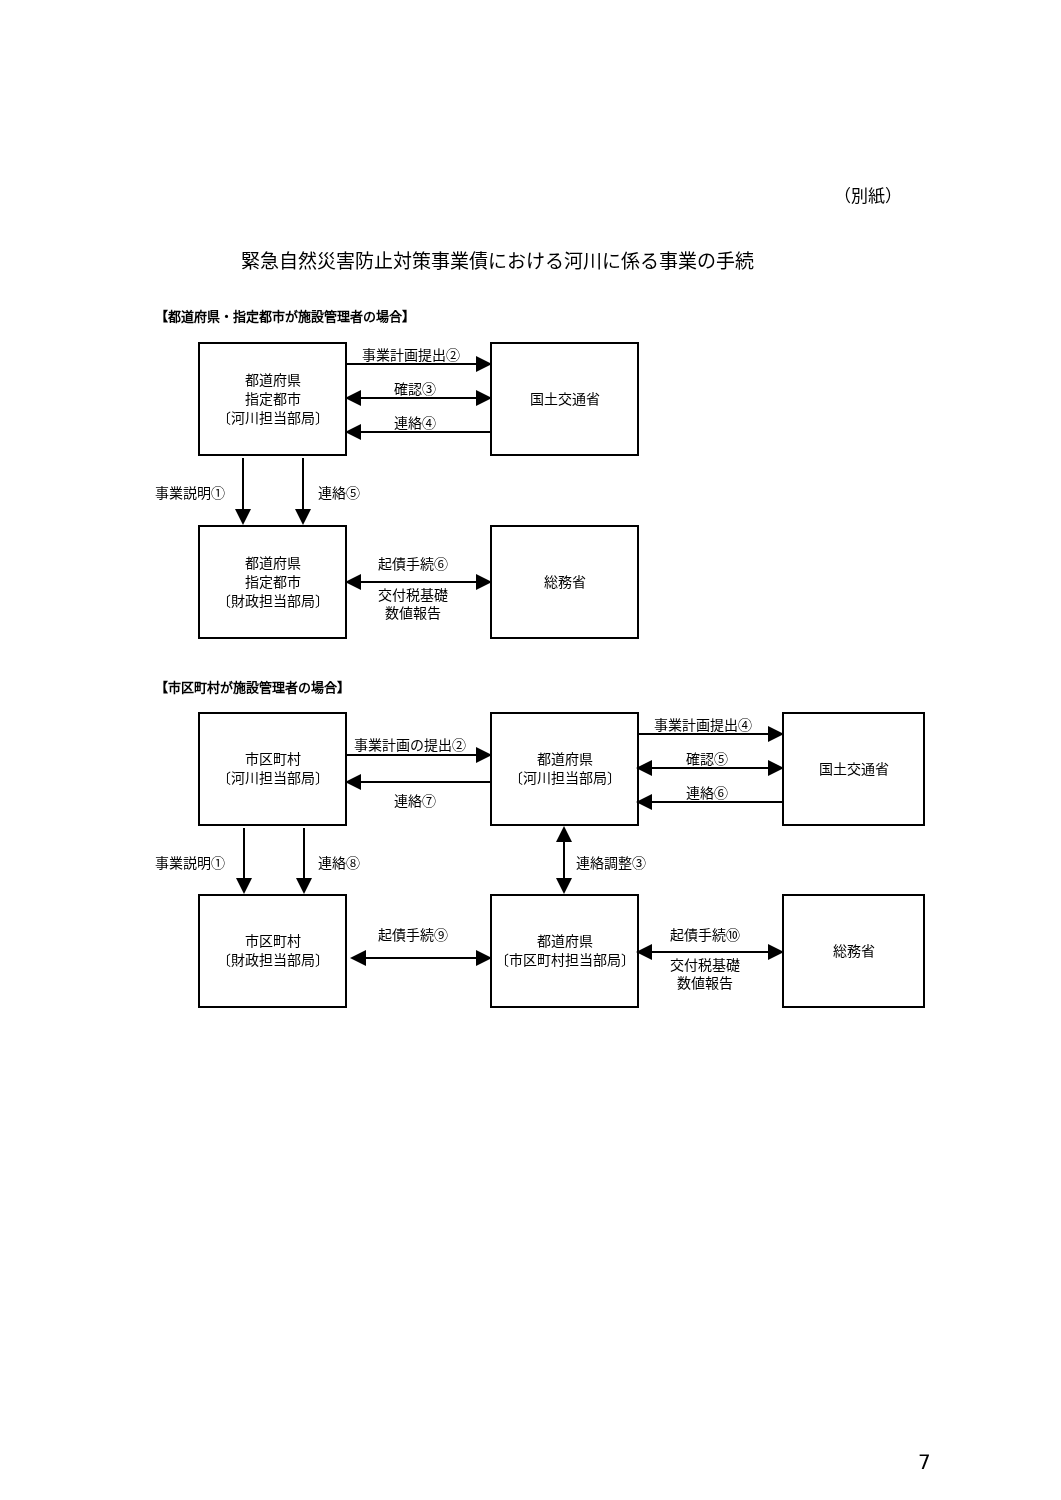（別紙）
緊急自然災害防止対策事業債における河川に係る事業の手続
【都道府県・指定都市が施設管理者の場合】
都道府県
指定都市
〔河川担当部局〕
事業計画提出②
確認③
連絡④
国土交通省
事業説明① 連絡⑤
都道府県
指定都市
〔財政担当部局〕
起債手続⑥
交付税基礎
数値報告
総務省
【市区町村が施設管理者の場合】
市区町村
〔河川担当部局〕
事業計画の提出②
連絡⑦
都道府県
〔河川担当部局〕
事業計画提出④
確認⑤
連絡⑥
国土交通省
事業説明① 連絡⑧ 連絡調整③
市区町村
〔財政担当部局〕
起債手続⑨
都道府県
〔市区町村担当部局〕
起債手続⑩
交付税基礎
数値報告
総務省
7